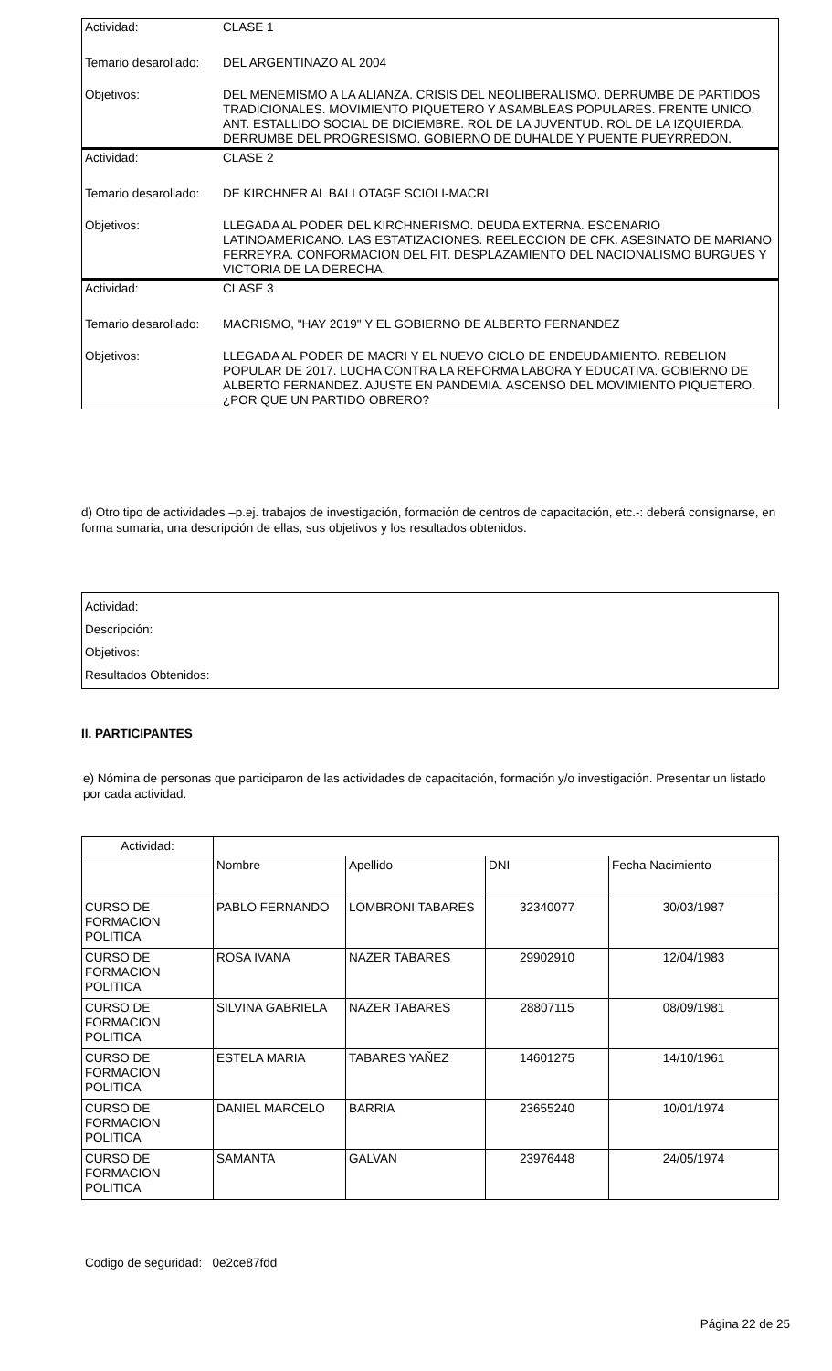| Actividad: | CLASE 1 |
| Temario desarollado: | DEL ARGENTINAZO AL 2004 |
| Objetivos: | DEL MENEMISMO A LA ALIANZA. CRISIS DEL NEOLIBERALISMO. DERRUMBE DE PARTIDOS TRADICIONALES. MOVIMIENTO PIQUETERO Y ASAMBLEAS POPULARES. FRENTE UNICO. ANT. ESTALLIDO SOCIAL DE DICIEMBRE. ROL DE LA JUVENTUD. ROL DE LA IZQUIERDA. DERRUMBE DEL PROGRESISMO. GOBIERNO DE DUHALDE Y PUENTE PUEYRREDON. |
| Actividad: | CLASE 2 |
| Temario desarollado: | DE KIRCHNER AL BALLOTAGE SCIOLI-MACRI |
| Objetivos: | LLEGADA AL PODER DEL KIRCHNERISMO. DEUDA EXTERNA. ESCENARIO LATINOAMERICANO. LAS ESTATIZACIONES. REELECCION DE CFK. ASESINATO DE MARIANO FERREYRA. CONFORMACION DEL FIT. DESPLAZAMIENTO DEL NACIONALISMO BURGUES Y VICTORIA DE LA DERECHA. |
| Actividad: | CLASE 3 |
| Temario desarollado: | MACRISMO, "HAY 2019" Y EL GOBIERNO DE ALBERTO FERNANDEZ |
| Objetivos: | LLEGADA AL PODER DE MACRI Y EL NUEVO CICLO DE ENDEUDAMIENTO. REBELION POPULAR DE 2017. LUCHA CONTRA LA REFORMA LABORA Y EDUCATIVA. GOBIERNO DE ALBERTO FERNANDEZ. AJUSTE EN PANDEMIA. ASCENSO DEL MOVIMIENTO PIQUETERO. ¿POR QUE UN PARTIDO OBRERO? |
d) Otro tipo de actividades –p.ej. trabajos de investigación, formación de centros de capacitación, etc.-: deberá consignarse, en forma sumaria, una descripción de ellas, sus objetivos y los resultados obtenidos.
Actividad:
Descripción:
Objetivos:
Resultados Obtenidos:
II. PARTICIPANTES
e) Nómina de personas que participaron de las actividades de capacitación, formación y/o investigación. Presentar un listado por cada actividad.
| Actividad: | | | | |
| | Nombre | Apellido | DNI | Fecha Nacimiento |
| CURSO DE FORMACION POLITICA | PABLO FERNANDO | LOMBRONI TABARES | 32340077 | 30/03/1987 |
| CURSO DE FORMACION POLITICA | ROSA IVANA | NAZER TABARES | 29902910 | 12/04/1983 |
| CURSO DE FORMACION POLITICA | SILVINA GABRIELA | NAZER TABARES | 28807115 | 08/09/1981 |
| CURSO DE FORMACION POLITICA | ESTELA MARIA | TABARES YAÑEZ | 14601275 | 14/10/1961 |
| CURSO DE FORMACION POLITICA | DANIEL MARCELO | BARRIA | 23655240 | 10/01/1974 |
| CURSO DE FORMACION POLITICA | SAMANTA | GALVAN | 23976448 | 24/05/1974 |
Codigo de seguridad: 0e2ce87fdd
Página 22 de 25